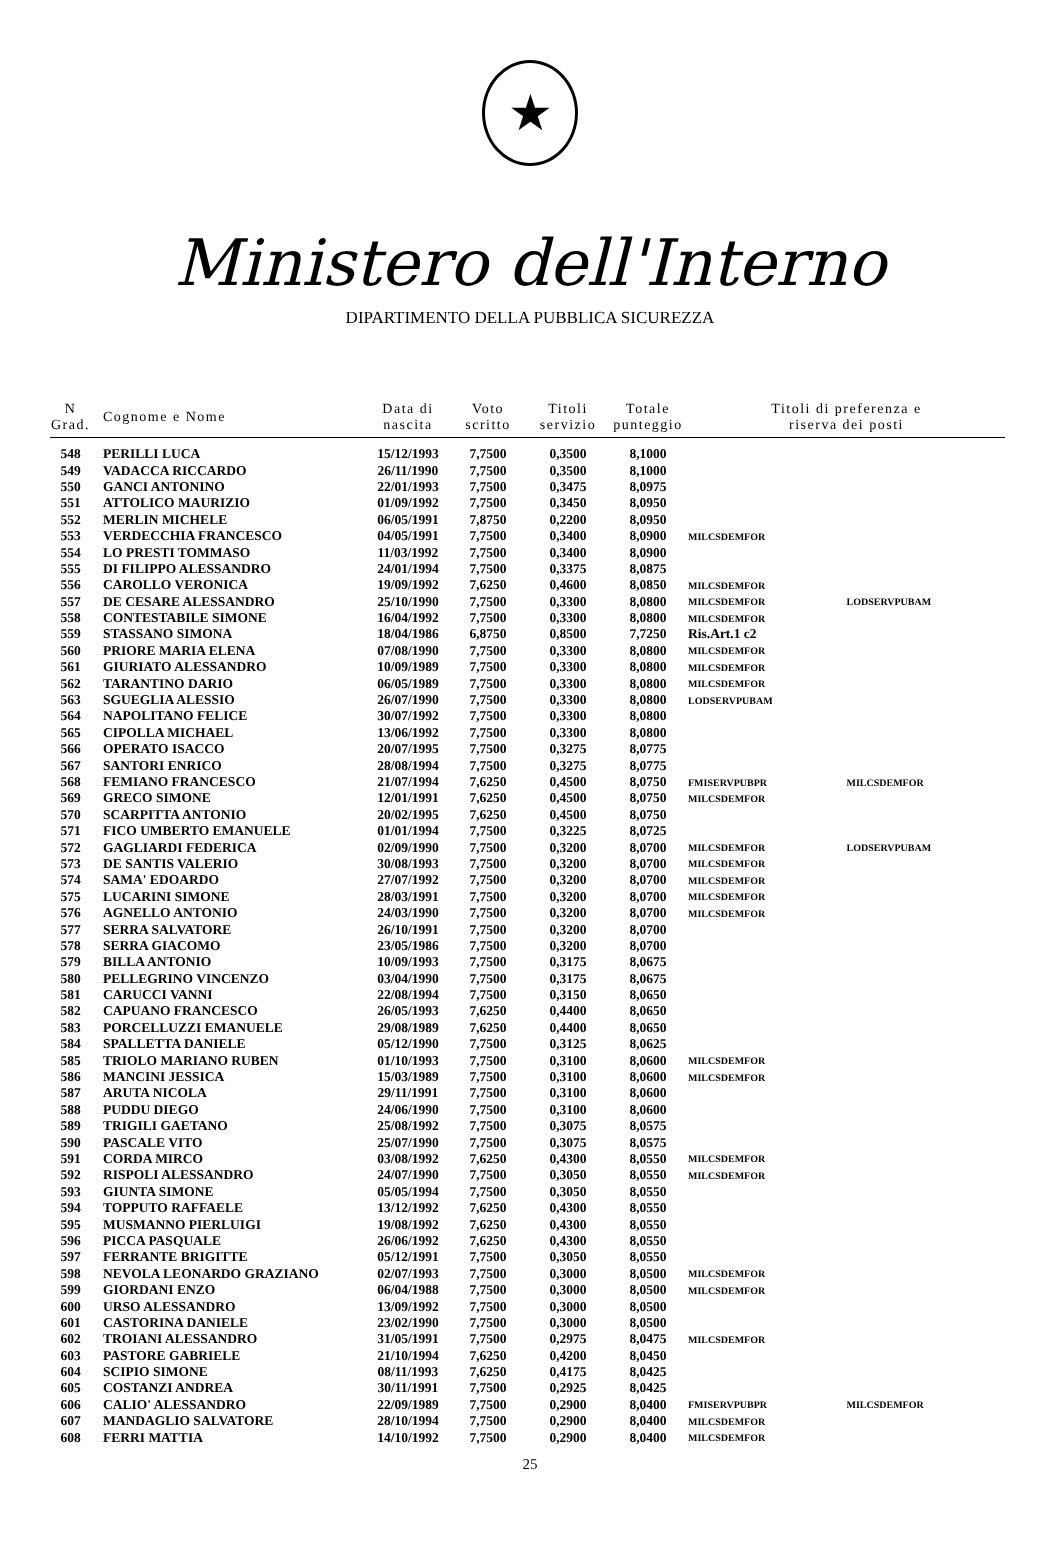★
Ministero dell'Interno
DIPARTIMENTO DELLA PUBBLICA SICUREZZA
| N Grad. | Cognome e Nome | Data di nascita | Voto scritto | Titoli servizio | Totale punteggio | Titoli di preferenza e riserva dei posti | |
| --- | --- | --- | --- | --- | --- | --- | --- |
| 548 | PERILLI LUCA | 15/12/1993 | 7,7500 | 0,3500 | 8,1000 | | |
| 549 | VADACCA RICCARDO | 26/11/1990 | 7,7500 | 0,3500 | 8,1000 | | |
| 550 | GANCI ANTONINO | 22/01/1993 | 7,7500 | 0,3475 | 8,0975 | | |
| 551 | ATTOLICO MAURIZIO | 01/09/1992 | 7,7500 | 0,3450 | 8,0950 | | |
| 552 | MERLIN MICHELE | 06/05/1991 | 7,8750 | 0,2200 | 8,0950 | | |
| 553 | VERDECCHIA FRANCESCO | 04/05/1991 | 7,7500 | 0,3400 | 8,0900 | MILCSDEMFOR | |
| 554 | LO PRESTI TOMMASO | 11/03/1992 | 7,7500 | 0,3400 | 8,0900 | | |
| 555 | DI FILIPPO ALESSANDRO | 24/01/1994 | 7,7500 | 0,3375 | 8,0875 | | |
| 556 | CAROLLO VERONICA | 19/09/1992 | 7,6250 | 0,4600 | 8,0850 | MILCSDEMFOR | |
| 557 | DE CESARE ALESSANDRO | 25/10/1990 | 7,7500 | 0,3300 | 8,0800 | MILCSDEMFOR | LODSERVPUBAM |
| 558 | CONTESTABILE SIMONE | 16/04/1992 | 7,7500 | 0,3300 | 8,0800 | MILCSDEMFOR | |
| 559 | STASSANO SIMONA | 18/04/1986 | 6,8750 | 0,8500 | 7,7250 | Ris.Art.1 c2 | |
| 560 | PRIORE MARIA ELENA | 07/08/1990 | 7,7500 | 0,3300 | 8,0800 | MILCSDEMFOR | |
| 561 | GIURIATO ALESSANDRO | 10/09/1989 | 7,7500 | 0,3300 | 8,0800 | MILCSDEMFOR | |
| 562 | TARANTINO DARIO | 06/05/1989 | 7,7500 | 0,3300 | 8,0800 | MILCSDEMFOR | |
| 563 | SGUEGLIA ALESSIO | 26/07/1990 | 7,7500 | 0,3300 | 8,0800 | LODSERVPUBAM | |
| 564 | NAPOLITANO FELICE | 30/07/1992 | 7,7500 | 0,3300 | 8,0800 | | |
| 565 | CIPOLLA MICHAEL | 13/06/1992 | 7,7500 | 0,3300 | 8,0800 | | |
| 566 | OPERATO ISACCO | 20/07/1995 | 7,7500 | 0,3275 | 8,0775 | | |
| 567 | SANTORI ENRICO | 28/08/1994 | 7,7500 | 0,3275 | 8,0775 | | |
| 568 | FEMIANO FRANCESCO | 21/07/1994 | 7,6250 | 0,4500 | 8,0750 | FMISERVPUBPR | MILCSDEMFOR |
| 569 | GRECO SIMONE | 12/01/1991 | 7,6250 | 0,4500 | 8,0750 | MILCSDEMFOR | |
| 570 | SCARPITTA ANTONIO | 20/02/1995 | 7,6250 | 0,4500 | 8,0750 | | |
| 571 | FICO UMBERTO EMANUELE | 01/01/1994 | 7,7500 | 0,3225 | 8,0725 | | |
| 572 | GAGLIARDI FEDERICA | 02/09/1990 | 7,7500 | 0,3200 | 8,0700 | MILCSDEMFOR | LODSERVPUBAM |
| 573 | DE SANTIS VALERIO | 30/08/1993 | 7,7500 | 0,3200 | 8,0700 | MILCSDEMFOR | |
| 574 | SAMA' EDOARDO | 27/07/1992 | 7,7500 | 0,3200 | 8,0700 | MILCSDEMFOR | |
| 575 | LUCARINI SIMONE | 28/03/1991 | 7,7500 | 0,3200 | 8,0700 | MILCSDEMFOR | |
| 576 | AGNELLO ANTONIO | 24/03/1990 | 7,7500 | 0,3200 | 8,0700 | MILCSDEMFOR | |
| 577 | SERRA SALVATORE | 26/10/1991 | 7,7500 | 0,3200 | 8,0700 | | |
| 578 | SERRA GIACOMO | 23/05/1986 | 7,7500 | 0,3200 | 8,0700 | | |
| 579 | BILLA ANTONIO | 10/09/1993 | 7,7500 | 0,3175 | 8,0675 | | |
| 580 | PELLEGRINO VINCENZO | 03/04/1990 | 7,7500 | 0,3175 | 8,0675 | | |
| 581 | CARUCCI VANNI | 22/08/1994 | 7,7500 | 0,3150 | 8,0650 | | |
| 582 | CAPUANO FRANCESCO | 26/05/1993 | 7,6250 | 0,4400 | 8,0650 | | |
| 583 | PORCELLUZZI EMANUELE | 29/08/1989 | 7,6250 | 0,4400 | 8,0650 | | |
| 584 | SPALLETTA DANIELE | 05/12/1990 | 7,7500 | 0,3125 | 8,0625 | | |
| 585 | TRIOLO MARIANO RUBEN | 01/10/1993 | 7,7500 | 0,3100 | 8,0600 | MILCSDEMFOR | |
| 586 | MANCINI JESSICA | 15/03/1989 | 7,7500 | 0,3100 | 8,0600 | MILCSDEMFOR | |
| 587 | ARUTA NICOLA | 29/11/1991 | 7,7500 | 0,3100 | 8,0600 | | |
| 588 | PUDDU DIEGO | 24/06/1990 | 7,7500 | 0,3100 | 8,0600 | | |
| 589 | TRIGILI GAETANO | 25/08/1992 | 7,7500 | 0,3075 | 8,0575 | | |
| 590 | PASCALE VITO | 25/07/1990 | 7,7500 | 0,3075 | 8,0575 | | |
| 591 | CORDA MIRCO | 03/08/1992 | 7,6250 | 0,4300 | 8,0550 | MILCSDEMFOR | |
| 592 | RISPOLI ALESSANDRO | 24/07/1990 | 7,7500 | 0,3050 | 8,0550 | MILCSDEMFOR | |
| 593 | GIUNTA SIMONE | 05/05/1994 | 7,7500 | 0,3050 | 8,0550 | | |
| 594 | TOPPUTO RAFFAELE | 13/12/1992 | 7,6250 | 0,4300 | 8,0550 | | |
| 595 | MUSMANNO PIERLUIGI | 19/08/1992 | 7,6250 | 0,4300 | 8,0550 | | |
| 596 | PICCA PASQUALE | 26/06/1992 | 7,6250 | 0,4300 | 8,0550 | | |
| 597 | FERRANTE BRIGITTE | 05/12/1991 | 7,7500 | 0,3050 | 8,0550 | | |
| 598 | NEVOLA LEONARDO GRAZIANO | 02/07/1993 | 7,7500 | 0,3000 | 8,0500 | MILCSDEMFOR | |
| 599 | GIORDANI ENZO | 06/04/1988 | 7,7500 | 0,3000 | 8,0500 | MILCSDEMFOR | |
| 600 | URSO ALESSANDRO | 13/09/1992 | 7,7500 | 0,3000 | 8,0500 | | |
| 601 | CASTORINA DANIELE | 23/02/1990 | 7,7500 | 0,3000 | 8,0500 | | |
| 602 | TROIANI ALESSANDRO | 31/05/1991 | 7,7500 | 0,2975 | 8,0475 | MILCSDEMFOR | |
| 603 | PASTORE GABRIELE | 21/10/1994 | 7,6250 | 0,4200 | 8,0450 | | |
| 604 | SCIPIO SIMONE | 08/11/1993 | 7,6250 | 0,4175 | 8,0425 | | |
| 605 | COSTANZI ANDREA | 30/11/1991 | 7,7500 | 0,2925 | 8,0425 | | |
| 606 | CALIO' ALESSANDRO | 22/09/1989 | 7,7500 | 0,2900 | 8,0400 | FMISERVPUBPR | MILCSDEMFOR |
| 607 | MANDAGLIO SALVATORE | 28/10/1994 | 7,7500 | 0,2900 | 8,0400 | MILCSDEMFOR | |
| 608 | FERRI MATTIA | 14/10/1992 | 7,7500 | 0,2900 | 8,0400 | MILCSDEMFOR | |
25